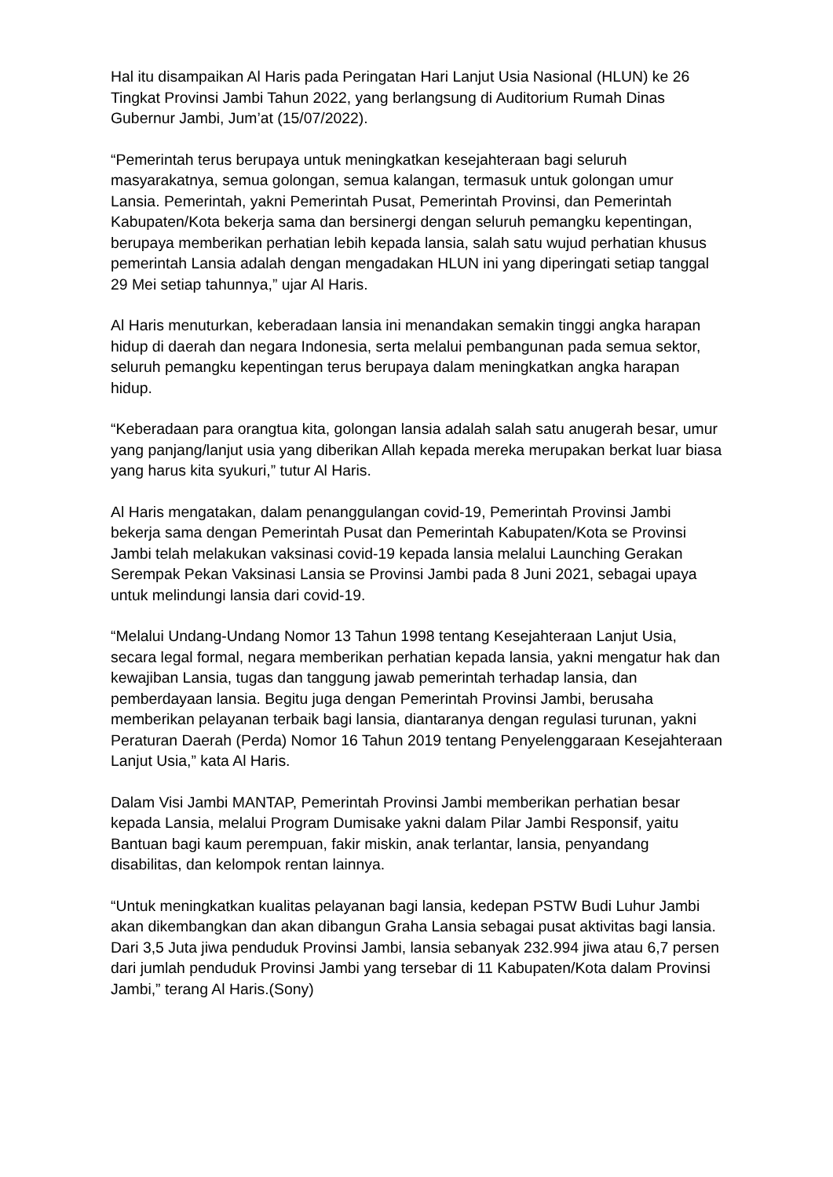Hal itu disampaikan Al Haris pada Peringatan Hari Lanjut Usia Nasional (HLUN) ke 26 Tingkat Provinsi Jambi Tahun 2022, yang berlangsung di Auditorium Rumah Dinas Gubernur Jambi, Jum’at (15/07/2022).
“Pemerintah terus berupaya untuk meningkatkan kesejahteraan bagi seluruh masyarakatnya, semua golongan, semua kalangan, termasuk untuk golongan umur Lansia. Pemerintah, yakni Pemerintah Pusat, Pemerintah Provinsi, dan Pemerintah Kabupaten/Kota bekerja sama dan bersinergi dengan seluruh pemangku kepentingan, berupaya memberikan perhatian lebih kepada lansia, salah satu wujud perhatian khusus pemerintah Lansia adalah dengan mengadakan HLUN ini yang diperingati setiap tanggal 29 Mei setiap tahunnya,” ujar Al Haris.
Al Haris menuturkan, keberadaan lansia ini menandakan semakin tinggi angka harapan hidup di daerah dan negara Indonesia, serta melalui pembangunan pada semua sektor, seluruh pemangku kepentingan terus berupaya dalam meningkatkan angka harapan hidup.
“Keberadaan para orangtua kita, golongan lansia adalah salah satu anugerah besar, umur yang panjang/lanjut usia yang diberikan Allah kepada mereka merupakan berkat luar biasa yang harus kita syukuri,” tutur Al Haris.
Al Haris mengatakan, dalam penanggulangan covid-19, Pemerintah Provinsi Jambi bekerja sama dengan Pemerintah Pusat dan Pemerintah Kabupaten/Kota se Provinsi Jambi telah melakukan vaksinasi covid-19 kepada lansia melalui Launching Gerakan Serempak Pekan Vaksinasi Lansia se Provinsi Jambi pada 8 Juni 2021, sebagai upaya untuk melindungi lansia dari covid-19.
“Melalui Undang-Undang Nomor 13 Tahun 1998 tentang Kesejahteraan Lanjut Usia, secara legal formal, negara memberikan perhatian kepada lansia, yakni mengatur hak dan kewajiban Lansia, tugas dan tanggung jawab pemerintah terhadap lansia, dan pemberdayaan lansia. Begitu juga dengan Pemerintah Provinsi Jambi, berusaha memberikan pelayanan terbaik bagi lansia, diantaranya dengan regulasi turunan, yakni Peraturan Daerah (Perda) Nomor 16 Tahun 2019 tentang Penyelenggaraan Kesejahteraan Lanjut Usia,” kata Al Haris.
Dalam Visi Jambi MANTAP, Pemerintah Provinsi Jambi memberikan perhatian besar kepada Lansia, melalui Program Dumisake yakni dalam Pilar Jambi Responsif, yaitu Bantuan bagi kaum perempuan, fakir miskin, anak terlantar, lansia, penyandang disabilitas, dan kelompok rentan lainnya.
“Untuk meningkatkan kualitas pelayanan bagi lansia, kedepan PSTW Budi Luhur Jambi akan dikembangkan dan akan dibangun Graha Lansia sebagai pusat aktivitas bagi lansia. Dari 3,5 Juta jiwa penduduk Provinsi Jambi, lansia sebanyak 232.994 jiwa atau 6,7 persen dari jumlah penduduk Provinsi Jambi yang tersebar di 11 Kabupaten/Kota dalam Provinsi Jambi,” terang Al Haris.(Sony)